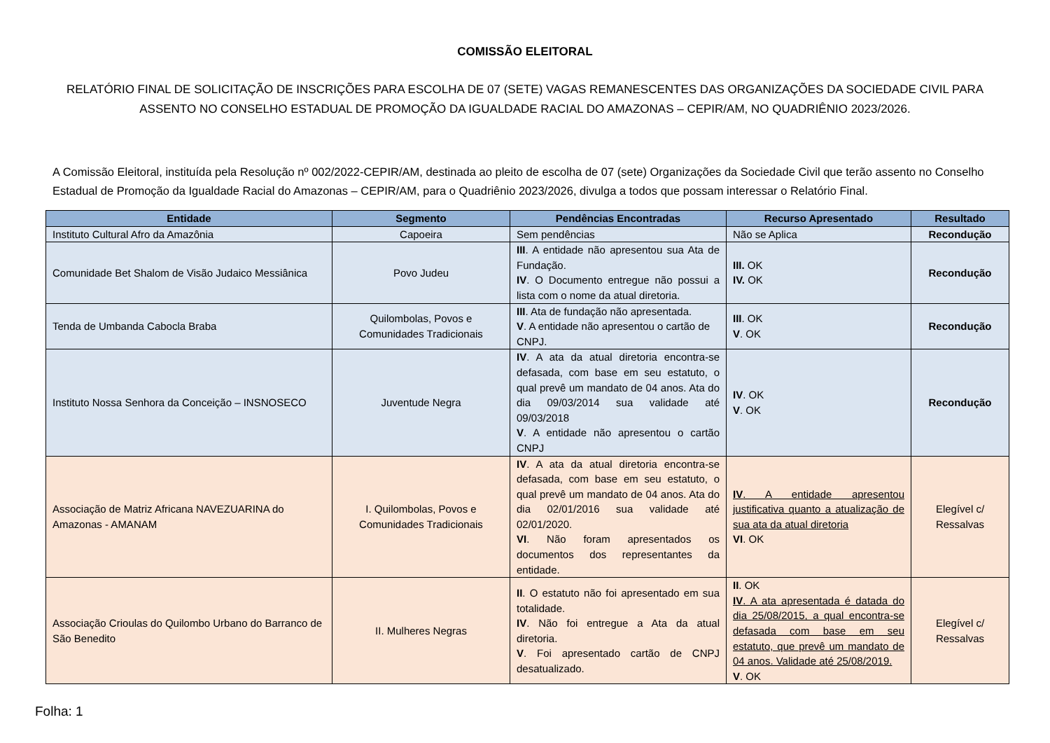COMISSÃO ELEITORAL
RELATÓRIO FINAL DE SOLICITAÇÃO DE INSCRIÇÕES PARA ESCOLHA DE 07 (SETE) VAGAS REMANESCENTES DAS ORGANIZAÇÕES DA SOCIEDADE CIVIL PARA ASSENTO NO CONSELHO ESTADUAL DE PROMOÇÃO DA IGUALDADE RACIAL DO AMAZONAS – CEPIR/AM, NO QUADRIÊNIO 2023/2026.
A Comissão Eleitoral, instituída pela Resolução nº 002/2022-CEPIR/AM, destinada ao pleito de escolha de 07 (sete) Organizações da Sociedade Civil que terão assento no Conselho Estadual de Promoção da Igualdade Racial do Amazonas – CEPIR/AM, para o Quadriênio 2023/2026, divulga a todos que possam interessar o Relatório Final.
| Entidade | Segmento | Pendências Encontradas | Recurso Apresentado | Resultado |
| --- | --- | --- | --- | --- |
| Instituto Cultural Afro da Amazônia | Capoeira | Sem pendências | Não se Aplica | Recondução |
| Comunidade Bet Shalom de Visão Judaico Messiânica | Povo Judeu | III . A entidade não apresentou sua Ata de Fundação. IV . O Documento entregue não possui a lista com o nome da atual diretoria. | III. OK IV. OK | Recondução |
| Tenda de Umbanda Cabocla Braba | Quilombolas, Povos e Comunidades Tradicionais | III . Ata de fundação não apresentada. V . A entidade não apresentou o cartão de CNPJ. | III . OK V . OK | Recondução |
| Instituto Nossa Senhora da Conceição – INSNOSECO | Juventude Negra | IV . A ata da atual diretoria encontra-se defasada, com base em seu estatuto, o qual prevê um mandato de 04 anos. Ata do dia 09/03/2014 sua validade até 09/03/2018 V . A entidade não apresentou o cartão CNPJ | IV . OK V . OK | Recondução |
| Associação de Matriz Africana NAVEZUARINA do Amazonas - AMANAM | I. Quilombolas, Povos e Comunidades Tradicionais | IV . A ata da atual diretoria encontra-se defasada, com base em seu estatuto, o qual prevê um mandato de 04 anos. Ata do dia 02/01/2016 sua validade até 02/01/2020. VI . Não foram apresentados os documentos dos representantes da entidade. | IV . A entidade apresentou justificativa quanto a atualização de sua ata da atual diretoria VI . OK | Elegível c/ Ressalvas |
| Associação Crioulas do Quilombo Urbano do Barranco de São Benedito | II. Mulheres Negras | II . O estatuto não foi apresentado em sua totalidade. IV . Não foi entregue a Ata da atual diretoria. V . Foi apresentado cartão de CNPJ desatualizado. | II . OK IV . A ata apresentada é datada do dia 25/08/2015, a qual encontra-se defasada com base em seu estatuto, que prevê um mandato de 04 anos. Validade até 25/08/2019. V . OK | Elegível c/ Ressalvas |
Folha: 1